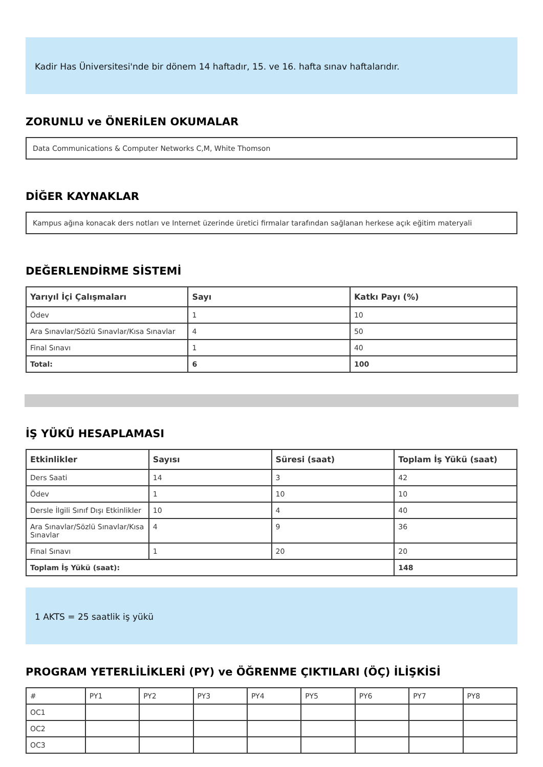Kadir Has Üniversitesi'nde bir dönem 14 haftadır, 15. ve 16. hafta sınav haftalarıdır.
ZORUNLU ve ÖNERİLEN OKUMALAR
Data Communications & Computer Networks C,M, White Thomson
DİĞER KAYNAKLAR
Kampus ağına konacak ders notları ve Internet üzerinde üretici firmalar tarafından sağlanan herkese açık eğitim materyali
DEĞERLENDİRME SİSTEMİ
| Yarıyıl İçi Çalışmaları | Sayı | Katkı Payı (%) |
| --- | --- | --- |
| Ödev | 1 | 10 |
| Ara Sınavlar/Sözlü Sınavlar/Kısa Sınavlar | 4 | 50 |
| Final Sınavı | 1 | 40 |
| Total: | 6 | 100 |
İŞ YÜKÜ HESAPLAMASI
| Etkinlikler | Sayısı | Süresi (saat) | Toplam İş Yükü (saat) |
| --- | --- | --- | --- |
| Ders Saati | 14 | 3 | 42 |
| Ödev | 1 | 10 | 10 |
| Dersle İlgili Sınıf Dışı Etkinlikler | 10 | 4 | 40 |
| Ara Sınavlar/Sözlü Sınavlar/Kısa Sınavlar | 4 | 9 | 36 |
| Final Sınavı | 1 | 20 | 20 |
| Toplam İş Yükü (saat): | | | 148 |
1 AKTS = 25 saatlik iş yükü
PROGRAM YETERLİLİKLERİ (PY) ve ÖĞRENME ÇIKTILARI (ÖÇ) İLİŞKİSİ
| # | PY1 | PY2 | PY3 | PY4 | PY5 | PY6 | PY7 | PY8 |
| OC1 | | | | | | | | |
| OC2 | | | | | | | | |
| OC3 | | | | | | | | |